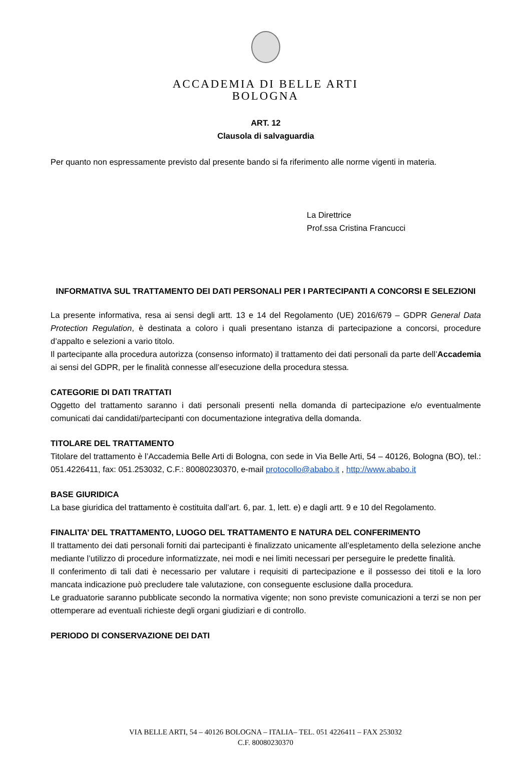ACCADEMIA DI BELLE ARTI
BOLOGNA
ART. 12
Clausola di salvaguardia
Per quanto non espressamente previsto dal presente bando si fa riferimento alle norme vigenti in materia.
La Direttrice
Prof.ssa Cristina Francucci
INFORMATIVA SUL TRATTAMENTO DEI DATI PERSONALI PER I PARTECIPANTI A CONCORSI E SELEZIONI
La presente informativa, resa ai sensi degli artt. 13 e 14 del Regolamento (UE) 2016/679 – GDPR General Data Protection Regulation, è destinata a coloro i quali presentano istanza di partecipazione a concorsi, procedure d’appalto e selezioni a vario titolo.
Il partecipante alla procedura autorizza (consenso informato) il trattamento dei dati personali da parte dell’Accademia ai sensi del GDPR, per le finalità connesse all’esecuzione della procedura stessa.
CATEGORIE DI DATI TRATTATI
Oggetto del trattamento saranno i dati personali presenti nella domanda di partecipazione e/o eventualmente comunicati dai candidati/partecipanti con documentazione integrativa della domanda.
TITOLARE DEL TRATTAMENTO
Titolare del trattamento è l’Accademia Belle Arti di Bologna, con sede in Via Belle Arti, 54 – 40126, Bologna (BO), tel.: 051.4226411, fax: 051.253032, C.F.: 80080230370, e-mail protocollo@ababo.it , http://www.ababo.it
BASE GIURIDICA
La base giuridica del trattamento è costituita dall’art. 6, par. 1, lett. e) e dagli artt. 9 e 10 del Regolamento.
FINALITA’ DEL TRATTAMENTO, LUOGO DEL TRATTAMENTO E NATURA DEL CONFERIMENTO
Il trattamento dei dati personali forniti dai partecipanti è finalizzato unicamente all’espletamento della selezione anche mediante l’utilizzo di procedure informatizzate, nei modi e nei limiti necessari per perseguire le predette finalità.
Il conferimento di tali dati è necessario per valutare i requisiti di partecipazione e il possesso dei titoli e la loro mancata indicazione può precludere tale valutazione, con conseguente esclusione dalla procedura.
Le graduatorie saranno pubblicate secondo la normativa vigente; non sono previste comunicazioni a terzi se non per ottemperare ad eventuali richieste degli organi giudiziari e di controllo.
PERIODO DI CONSERVAZIONE DEI DATI
VIA BELLE ARTI, 54 – 40126 BOLOGNA – ITALIA– TEL. 051 4226411 – FAX 253032
C.F. 80080230370